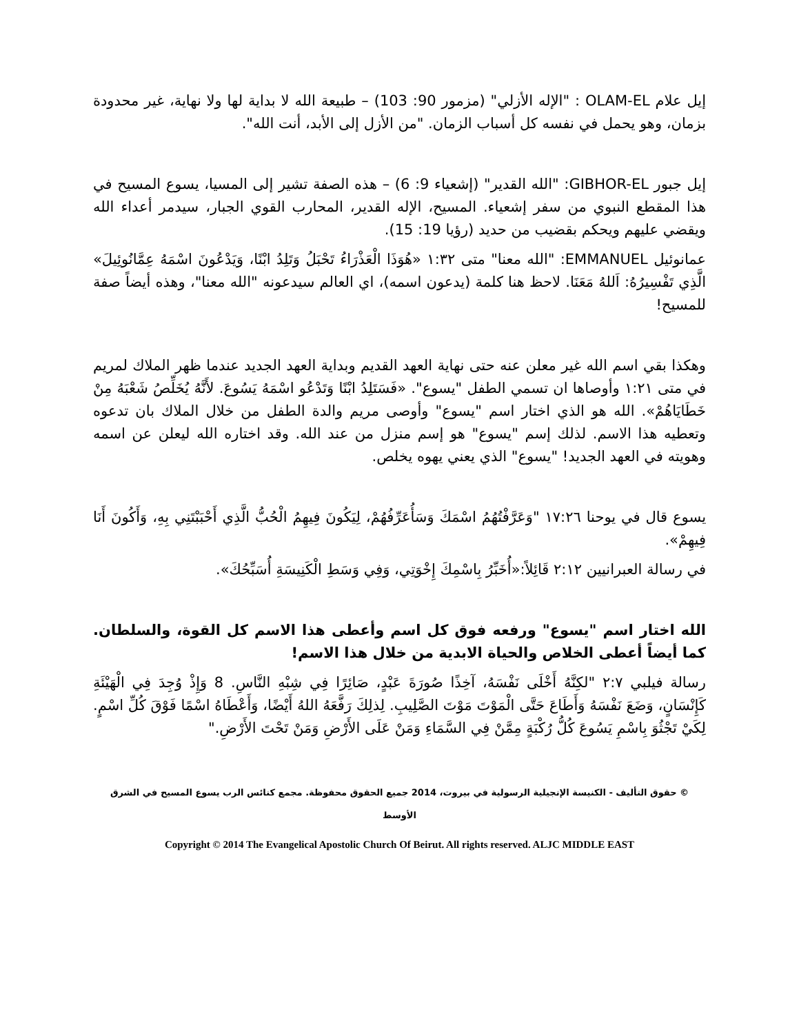إيل علام OLAM-EL : "الإله الأزلي" (مزمور 90: 103) – طبيعة الله لا بداية لها ولا نهاية، غير محدودة بزمان، وهو يحمل في نفسه كل أسباب الزمان. "من الأزل إلى الأبد، أنت الله".
إيل جبور GIBHOR-EL: "الله القدير" (إشعياء 9: 6) – هذه الصفة تشير إلى المسيا، يسوع المسيح في هذا المقطع النبوي من سفر إشعياء. المسيح، الإله القدير، المحارب القوي الجبار، سيدمر أعداء الله ويقضي عليهم ويحكم بقضيب من حديد (رؤيا 19: 15).
عمانوئيل EMMANUEL: "الله معنا" متى ١:٣٢ «هُوَذَا الْعَذْرَاءُ تَحْبَلُ وَتَلِدُ ابْنًا، وَيَدْعُونَ اسْمَهُ عِمَّانُوئِيلَ» الَّذِي تَفْسِيرُهُ: اَللهُ مَعَنَا. لاحظ هنا كلمة (يدعون اسمه)، اي العالم سيدعونه "الله معنا"، وهذه أيضاً صفة للمسيح!
وهكذا بقي اسم الله غير معلن عنه حتى نهاية العهد القديم وبداية العهد الجديد عندما ظهر الملاك لمريم في متى ١:٢١ وأوصاها ان تسمي الطفل "يسوع". «فَسَتَلِدُ ابْنًا وَتَدْعُو اسْمَهُ يَسُوعَ. لأَنَّهُ يُخَلِّصُ شَعْبَهُ مِنْ خَطَايَاهُمْ». الله هو الذي اختار اسم "يسوع" وأوصى مريم والدة الطفل من خلال الملاك بان تدعوه وتعطيه هذا الاسم. لذلك إسم "يسوع" هو إسم منزل من عند الله. وقد اختاره الله ليعلن عن اسمه وهويته في العهد الجديد! "يسوع" الذي يعني يهوه يخلص.
يسوع قال في يوحنا ١٧:٢٦ "وَعَرَّفْتُهُمُ اسْمَكَ وَسَأُعَرِّفُهُمْ، لِيَكُونَ فِيهِمُ الْحُبُّ الَّذِي أَحْبَبْتَنِي بِهِ، وَأَكُونَ أَنَا فِيهِمْ».
في رسالة العبرانيين ٢:١٢ قَائِلاً:«أُخَبِّرُ بِاسْمِكَ إِخْوَتِي، وَفِي وَسَطِ الْكَنِيسَةِ أُسَبِّحُكَ».
الله اختار اسم "يسوع" ورفعه فوق كل اسم وأعطى هذا الاسم كل القوة، والسلطان. كما أيضاً أعطى الخلاص والحياة الابدية من خلال هذا الاسم!
رسالة فيلبي ٢:٧ "لكِنَّهُ أَخْلَى نَفْسَهُ، آخِذًا صُورَةَ عَبْدٍ، صَائِرًا فِي شِبْهِ النَّاسِ. 8 وَإِذْ وُجِدَ فِي الْهَيْئَةِ كَإِنْسَانٍ، وَضَعَ نَفْسَهُ وَأَطَاعَ حَتَّى الْمَوْتَ مَوْتَ الصَّلِيبِ. لِذلِكَ رَفَّعَهُ اللهُ أَيْضًا، وَأَعْطَاهُ اسْمًا فَوْقَ كُلِّ اسْمٍ. لِكَيْ تَجْثُوَ بِاسْمِ يَسُوعَ كُلُّ رُكْبَةٍ مِمَّنْ فِي السَّمَاءِ وَمَنْ عَلَى الأَرْضِ وَمَنْ تَحْتَ الأَرْضِ."
© حقوق التأليف - الكنيسة الإنجيلية الرسولية في بيروت، 2014 جميع الحقوق محفوظة. مجمع كنائس الرب يسوع المسيح في الشرق الأوسط
Copyright © 2014 The Evangelical Apostolic Church Of Beirut. All rights reserved. ALJC MIDDLE EAST